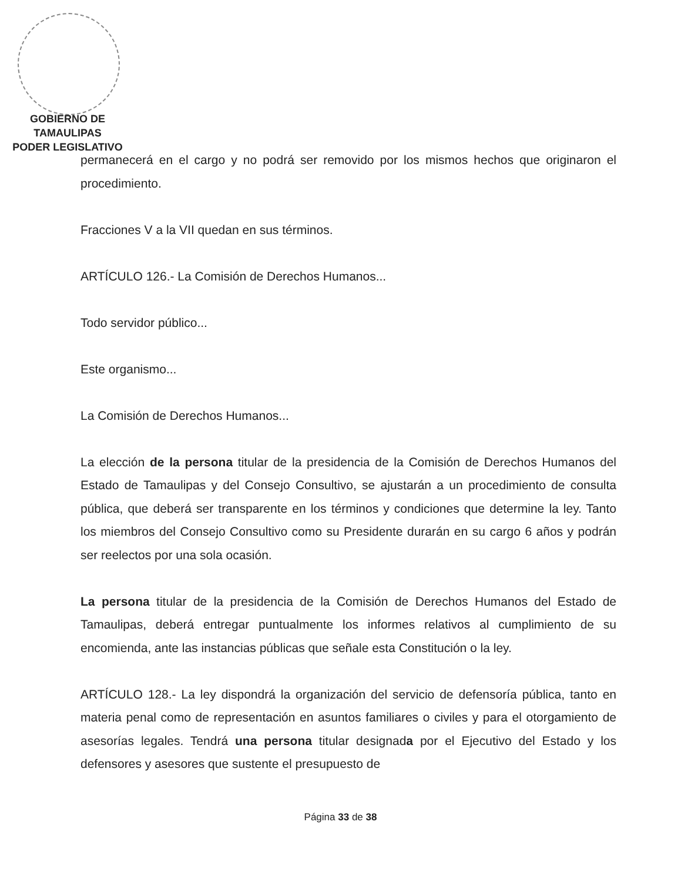GOBIERNO DE TAMAULIPAS
PODER LEGISLATIVO
permanecerá en el cargo y no podrá ser removido por los mismos hechos que originaron el procedimiento.
Fracciones V a la VII quedan en sus términos.
ARTÍCULO 126.- La Comisión de Derechos Humanos...
Todo servidor público...
Este organismo...
La Comisión de Derechos Humanos...
La elección de la persona titular de la presidencia de la Comisión de Derechos Humanos del Estado de Tamaulipas y del Consejo Consultivo, se ajustarán a un procedimiento de consulta pública, que deberá ser transparente en los términos y condiciones que determine la ley. Tanto los miembros del Consejo Consultivo como su Presidente durarán en su cargo 6 años y podrán ser reelectos por una sola ocasión.
La persona titular de la presidencia de la Comisión de Derechos Humanos del Estado de Tamaulipas, deberá entregar puntualmente los informes relativos al cumplimiento de su encomienda, ante las instancias públicas que señale esta Constitución o la ley.
ARTÍCULO 128.- La ley dispondrá la organización del servicio de defensoría pública, tanto en materia penal como de representación en asuntos familiares o civiles y para el otorgamiento de asesorías legales. Tendrá una persona titular designada por el Ejecutivo del Estado y los defensores y asesores que sustente el presupuesto de
Página 33 de 38